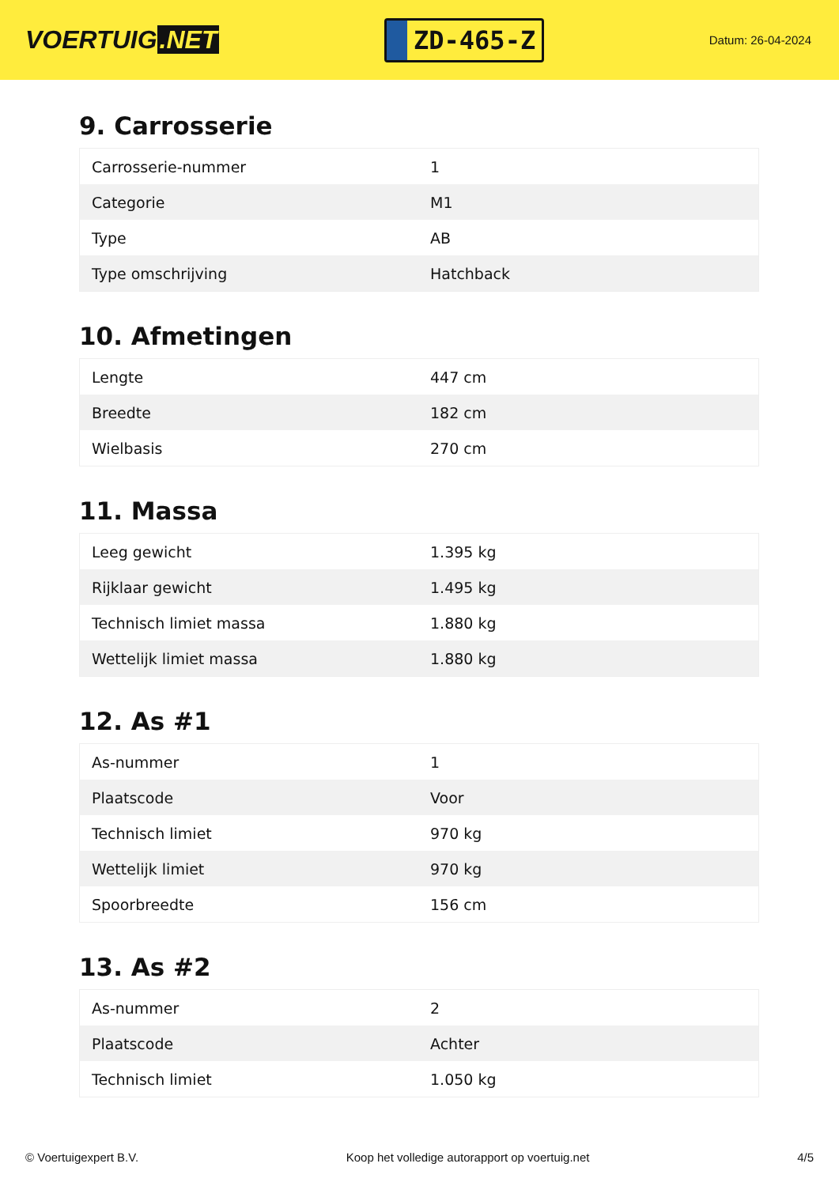VOERTUIG.NET
ZD-465-Z
Datum: 26-04-2024
9. Carrosserie
| Carrosserie-nummer | 1 |
| Categorie | M1 |
| Type | AB |
| Type omschrijving | Hatchback |
10. Afmetingen
| Lengte | 447 cm |
| Breedte | 182 cm |
| Wielbasis | 270 cm |
11. Massa
| Leeg gewicht | 1.395 kg |
| Rijklaar gewicht | 1.495 kg |
| Technisch limiet massa | 1.880 kg |
| Wettelijk limiet massa | 1.880 kg |
12. As #1
| As-nummer | 1 |
| Plaatscode | Voor |
| Technisch limiet | 970 kg |
| Wettelijk limiet | 970 kg |
| Spoorbreedte | 156 cm |
13. As #2
| As-nummer | 2 |
| Plaatscode | Achter |
| Technisch limiet | 1.050 kg |
© Voertuigexpert B.V. Koop het volledige autorapport op voertuig.net 4/5